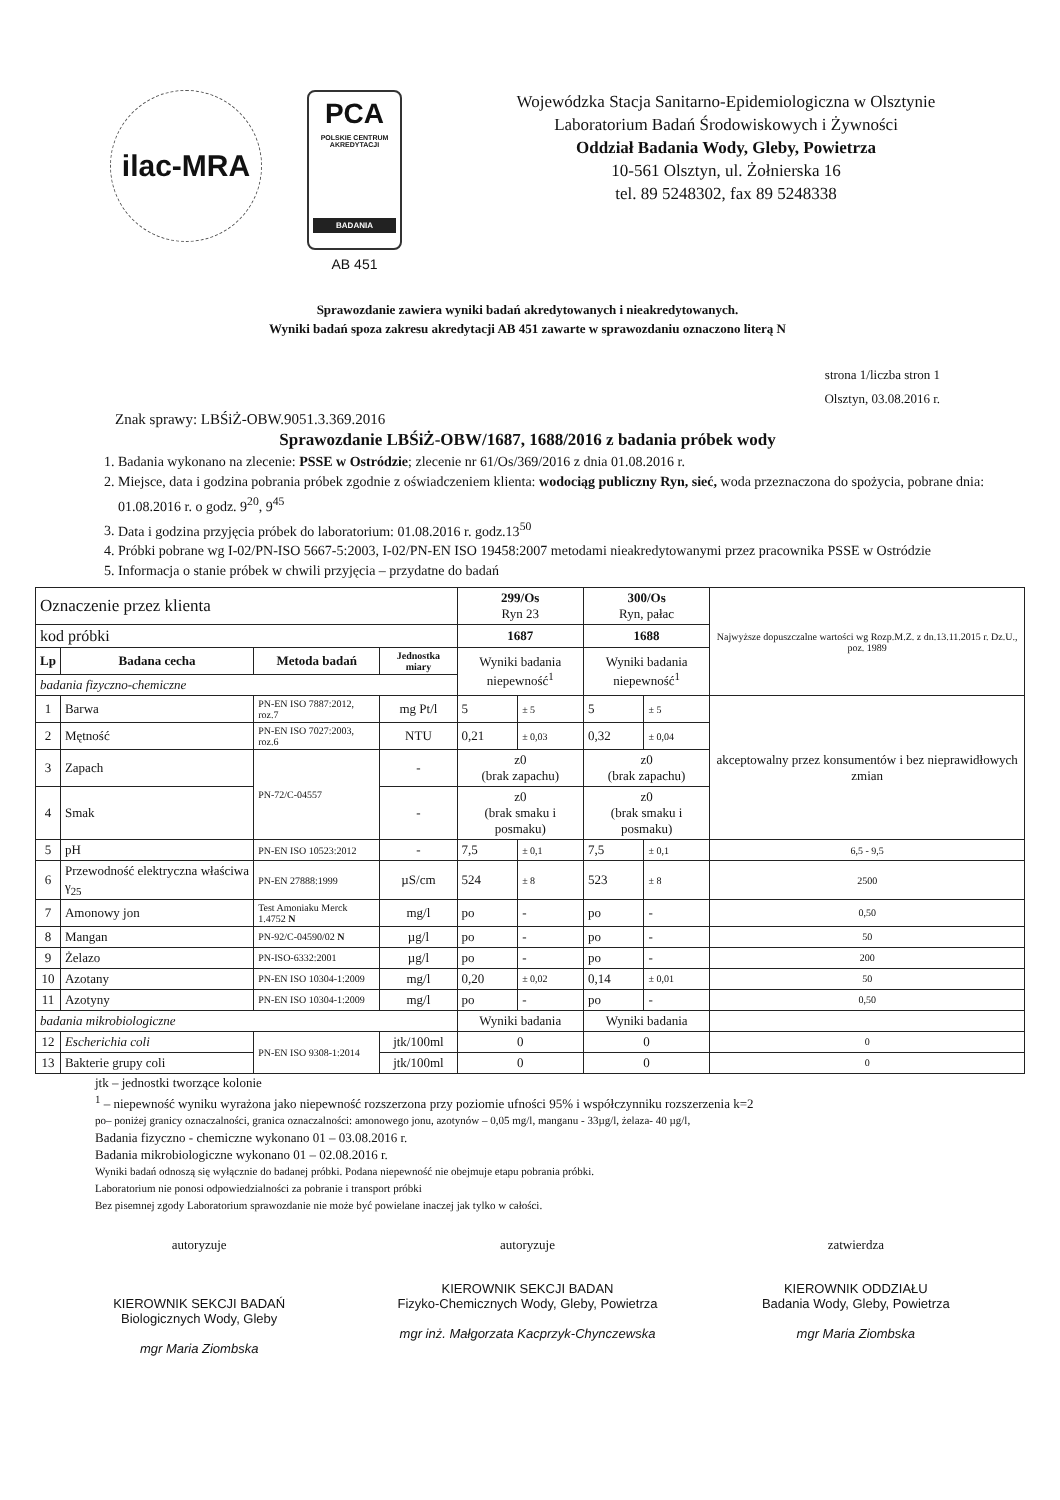ilac-MRA
PCA
POLSKIE CENTRUM AKREDYTACJI
BADANIA
AB 451
Wojewódzka Stacja Sanitarno-Epidemiologiczna w Olsztynie
Laboratorium Badań Środowiskowych i Żywności
Oddział Badania Wody, Gleby, Powietrza
10-561 Olsztyn, ul. Żołnierska 16
tel. 89 5248302, fax 89 5248338
Sprawozdanie zawiera wyniki badań akredytowanych i nieakredytowanych.
Wyniki badań spoza zakresu akredytacji AB 451 zawarte w sprawozdaniu oznaczono literą N
strona 1/liczba stron 1
Olsztyn, 03.08.2016 r.
Znak sprawy: LBŚiŻ-OBW.9051.3.369.2016
Sprawozdanie LBŚiŻ-OBW/1687, 1688/2016 z badania próbek wody
1. Badania wykonano na zlecenie: PSSE w Ostródzie; zlecenie nr 61/Os/369/2016 z dnia 01.08.2016 r.
2. Miejsce, data i godzina pobrania próbek zgodnie z oświadczeniem klienta: wodociąg publiczny Ryn, sieć, woda przeznaczona do spożycia, pobrane dnia: 01.08.2016 r. o godz. 9<sup>20</sup>, 9<sup>45</sup>
3. Data i godzina przyjęcia próbek do laboratorium: 01.08.2016 r. godz.13<sup>50</sup>
4. Próbki pobrane wg I-02/PN-ISO 5667-5:2003, I-02/PN-EN ISO 19458:2007 metodami nieakredytowanymi przez pracownika PSSE w Ostródzie
5. Informacja o stanie próbek w chwili przyjęcia – przydatne do badań
| Oznaczenie przez klienta | | | | 299/Os Ryn 23 | | 300/Os Ryn, pałac | | Najwyższe dopuszczalne wartości wg Rozp.M.Z. z dn.13.11.2015 r. Dz.U., poz. 1989 |
| kod próbki | | | | 1687 | | 1688 | | |
| Lp | Badana cecha | Metoda badań | Jednostka miary | Wyniki badania niepewność<sup>1</sup> | | Wyniki badania niepewność<sup>1</sup> | | |
| badania fizyczno-chemiczne | | | | | | | | |
| 1 | Barwa | PN-EN ISO 7887:2012, roz.7 | mg Pt/l | 5 | ± 5 | 5 | ± 5 | akceptowalny przez konsumentów i bez nieprawidłowych zmian |
| 2 | Mętność | PN-EN ISO 7027:2003, roz.6 | NTU | 0,21 | ± 0,03 | 0,32 | ± 0,04 | |
| 3 | Zapach | PN-72/C-04557 | - | z0 (brak zapachu) | | z0 (brak zapachu) | | |
| 4 | Smak | | - | z0 (brak smaku i posmaku) | | z0 (brak smaku i posmaku) | | |
| 5 | pH | PN-EN ISO 10523:2012 | - | 7,5 | ± 0,1 | 7,5 | ± 0,1 | 6,5 - 9,5 |
| 6 | Przewodność elektryczna właściwa γ<sub>25</sub> | PN-EN 27888:1999 | µS/cm | 524 | ± 8 | 523 | ± 8 | 2500 |
| 7 | Amonowy jon | Test Amoniaku Merck 1.4752 N | mg/l | po | - | po | - | 0,50 |
| 8 | Mangan | PN-92/C-04590/02 N | µg/l | po | - | po | - | 50 |
| 9 | Żelazo | PN-ISO-6332:2001 | µg/l | po | - | po | - | 200 |
| 10 | Azotany | PN-EN ISO 10304-1:2009 | mg/l | 0,20 | ± 0,02 | 0,14 | ± 0,01 | 50 |
| 11 | Azotyny | PN-EN ISO 10304-1:2009 | mg/l | po | - | po | - | 0,50 |
| badania mikrobiologiczne | | | | Wyniki badania | | Wyniki badania | | |
| 12 | Escherichia coli | PN-EN ISO 9308-1:2014 | jtk/100ml | 0 | | 0 | | 0 |
| 13 | Bakterie grupy coli | | jtk/100ml | 0 | | 0 | | 0 |
jtk – jednostki tworzące kolonie
<sup>1</sup> – niepewność wyniku wyrażona jako niepewność rozszerzona przy poziomie ufności 95% i współczynniku rozszerzenia k=2
po– poniżej granicy oznaczalności, granica oznaczalności: amonowego jonu, azotynów – 0,05 mg/l, manganu - 33µg/l, żelaza- 40 µg/l,
Badania fizyczno - chemiczne wykonano 01 – 03.08.2016 r.
Badania mikrobiologiczne wykonano 01 – 02.08.2016 r.
Wyniki badań odnoszą się wyłącznie do badanej próbki. Podana niepewność nie obejmuje etapu pobrania próbki.
Laboratorium nie ponosi odpowiedzialności za pobranie i transport próbki
Bez pisemnej zgody Laboratorium sprawozdanie nie może być powielane inaczej jak tylko w całości.
autoryzuje
KIEROWNIK SEKCJI BADAŃ
Biologicznych Wody, Gleby
mgr Maria Ziombska
autoryzuje
KIEROWNIK SEKCJI BADAN
Fizyko-Chemicznych Wody, Gleby, Powietrza
mgr inż. Małgorzata Kacprzyk-Chynczewska
zatwierdza
KIEROWNIK ODDZIAŁU
Badania Wody, Gleby, Powietrza
mgr Maria Ziombska